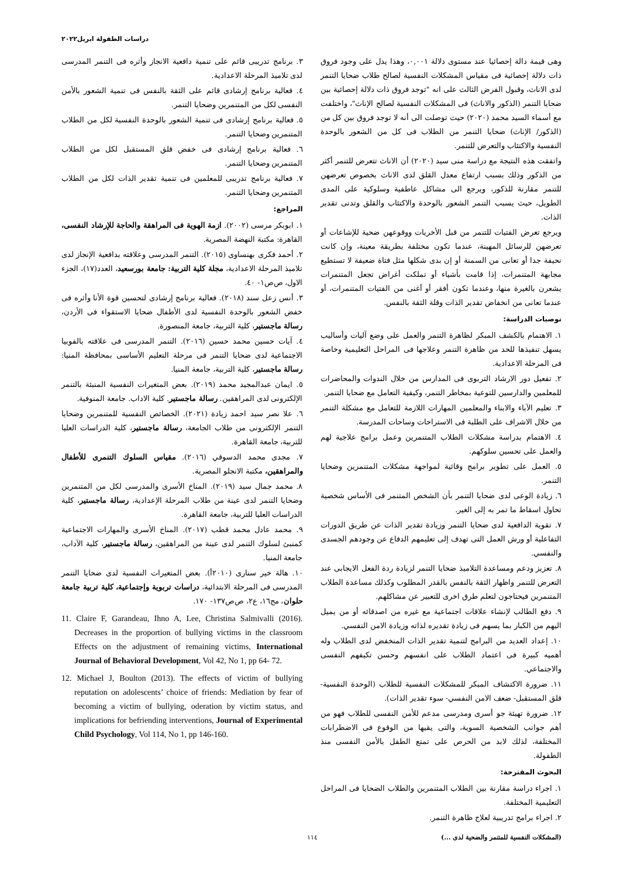دراسات الطفولة ابريل٢٠٢٢
وهى قيمة دالة إحصائيا عند مستوى دلالة ٠,٠٠١، وهذا يدل على وجود فروق ذات دلالة إحصائية فى مقياس المشكلات النفسية لصالح طلاب ضحايا التنمر لدى الاناث، وقبول الفرض الثالث على انه "توجد فروق ذات دلالة إحصائية بين ضحايا التنمر (الذكور والاناث) فى المشكلات النفسية لصالح الإناث"، واختلفت مع أسماء السيد محمد (٢٠٢٠) حيث توصلت الى أنه لا توجد فروق بين كل من (الذكور/ الإناث) ضحايا التنمر من الطلاب فى كل من الشعور بالوحدة النفسية والاكتئاب والتعرض للتنمر.
واتفقت هذه النتيجة مع دراسة منى سيد (٢٠٢٠) أن الاناث تتعرض للتنمر أكثر من الذكور وذلك بسبب ارتفاع معدل القلق لدى الاناث بخصوص تعرضهن للتنمر مقارنة للذكور، ويرجع الى مشاكل عاطفية وسلوكية على المدى الطويل، حيث يسبب التنمر الشعور بالوحدة والاكتئاب والقلق وتدنى تقدير الذات.
ويرجع تعرض الفتيات للتنمر من قبل الأخريات ووقوعهن ضحية للإشاعات أو تعرضهن للرسائل المهينة، عندما تكون مختلفة بطريقة معينة، وإن كانت نحيفة جدا أو تعانى من السمنة أو إن بدى شكلها مثل فتاة ضعيفة لا تستطيع مجابهة المتنمرات، إذا قامت بأشياء أو تملكت أغراض تجعل المتنمرات يشعرن بالغيرة منها، وعندما تكون أفقر أو أغنى من الفتيات المتنمرات، أو عندما تعانى من انخفاض تقدير الذات وقلة الثقة بالنفس.
توصيات الدراسة:
١. الاهتمام بالكشف المبكر لظاهرة التنمر والعمل على وضع آليات وأساليب يسهل تنفيذها للحد من ظاهرة التنمر وعلاجها فى المراحل التعليمية وخاصة فى المرحلة الاعدادية.
٢. تفعيل دور الارشاد التربوى فى المدارس من خلال الندوات والمحاضرات للمعلمين والدارسين للتوعية بمخاطر التنمر، وكيفية التعامل مع ضحايا التنمر.
٣. تعليم الآباء والابناء والمعلمين المهارات اللازمة للتعامل مع مشكلة التنمر من خلال الاشراف على الطلبة فى الاستراحات وساحات المدرسة.
٤. الاهتمام بدراسة مشكلات الطلاب المتنمرين وعمل برامج علاجية لهم والعمل على تحسين سلوكهم.
٥. العمل على تطوير برامج وقائية لمواجهة مشكلات المتنمرين وضحايا التنمر.
٦. زيادة الوعى لدى ضحايا التنمر بأن الشخص المتنمر فى الأساس شخصية تحاول اسقاط ما تمر به إلى الغير.
٧. تقوية الدافعية لدى ضحايا التنمر وزيادة تقدير الذات عن طريق الدورات التفاعلية أو ورش العمل التى تهدف إلى تعليمهم الدفاع عن وجودهم الجسدى والنفسي.
٨. تعزيز ودعم ومساعدة التلاميذ ضحايا التنمر لزيادة ردة الفعل الايجابى عند التعرض للتنمر واظهار الثقة بالنفس بالقدر المطلوب وكذلك مساعدة الطلاب المتنمرين فيحتاجون لتعلم طرق اخرى للتعبير عن مشاكلهم.
٩. دفع الطالب لإنشاء علاقات اجتماعية مع غيره من اصدقائه أو من يميل اليهم من الكبار بما يسهم فى زيادة تقديره لذاته وزيادة الامن النفسي.
١٠. إعداد العديد من البرامج لتنمية تقدير الذات المنخفض لدى الطلاب وله أهميه كبيرة فى اعتماد الطلاب على انفسهم وحسن تكيفهم النفسى والاجتماعي.
١١. ضرورة الاكتشاف المبكر للمشكلات النفسية للطلاب (الوحدة النفسية- قلق المستقبل- ضعف الامن النفسي- سوء تقدير الذات).
١٢. ضرورة تهيئة جو أسرى ومدرسى مدعم للأمن النفسى للطلاب فهو من أهم جوانب الشخصية السوية، والتى يقيها من الوقوع فى الاضطرابات المختلفة، لذلك لابد من الحرص على تمتع الطفل بالأمن النفسى منذ الطفولة.
البحوث المقترحة:
١. اجراء دراسة مقارنة بين الطلاب المتنمرين والطلاب الضحايا فى المراحل التعليمية المختلفة.
٢. اجراء برامج تدريبية لعلاج ظاهرة التنمر.
٣. برنامج تدريبى قائم على تنمية دافعية الانجاز وأثره فى التنمر المدرسى لدى تلاميذ المرحلة الاعدادية.
٤. فعالية برنامج إرشادى قائم على الثقة بالنفس فى تنمية الشعور بالأمن النفسى لكل من المتنمرين وضحايا التنمر.
٥. فعالية برنامج إرشادى فى تنمية الشعور بالوحدة النفسية لكل من الطلاب المتنمرين وضحايا التنمر.
٦. فعالية برنامج إرشادى فى خفض قلق المستقبل لكل من الطلاب المتنمرين وضحايا التنمر.
٧. فعالية برنامج تدريبى للمعلمين فى تنمية تقدير الذات لكل من الطلاب المتنمرين وضحايا التنمر.
المراجع:
١. ابوبكر مرسى (٢٠٠٢). ازمة الهوية فى المراهقة والحاجة للإرشاد النفسى، القاهرة: مكتبة النهضة المصرية.
٢. أحمد فكرى بهنساوى (٢٠١٥). التنمر المدرسى وعلاقته بدافعية الإنجاز لدى تلاميذ المرحلة الاعدادية، مجلة كلية التربية: جامعة بورسعيد، العدد(١٧)، الجزء الاول، ص‌ص١- ٤٠.
٣. أنس زعل سند (٢٠١٨). فعالية برنامج إرشادى لتحسين قوة الأنا وأثره فى خفض الشعور بالوحدة النفسية لدى الأطفال ضحايا الاستقواء فى الأردن، رسالة ماجستير، كلية التربية، جامعة المنصورة.
٤. آيات حسين محمد حسين (٢٠١٦). التنمر المدرسى فى علاقته بالفوبيا الاجتماعية لدى ضحايا التنمر فى مرحلة التعليم الأساسى بمحافظة المنيا: رسالة ماجستير، كلية التربية، جامعة المنيا.
٥. ايمان عبدالمجيد محمد (٢٠١٩). بعض المتغيرات النفسية المنبئة بالتنمر الإلكترونى لدى المراهقين. رسالة ماجستير. كلية الاداب. جامعة المنوفية.
٦. علا نصر سيد احمد زيادة (٢٠٢١). الخصائص النفسية للمتنمرين وضحايا التنمر الإلكترونى من طلاب الجامعة، رسالة ماجستير، كلية الدراسات العليا للتربية، جامعة القاهرة.
٧. مجدى محمد الدسوقي (٢٠١٦). مقياس السلوك التنمرى للأطفال والمراهقين، مكتبة الانجلو المصرية.
٨. محمد جمال سيد (٢٠١٩). المناخ الأسرى والمدرسى لكل من المتنمرين وضحايا التنمر لدى عينة من طلاب المرحلة الإعدادية، رسالة ماجستير، كلية الدراسات العليا للتربية، جامعة القاهرة.
٩. محمد عادل محمد قطب (٢٠١٧). المناخ الأسرى والمهارات الاجتماعية كمنبئ لسلوك التنمر لدى عينة من المراهقين، رسالة ماجستير، كلية الآداب، جامعة المنيا.
١٠. هالة خير سنارى (٢٠١٠أ). بعض المتغيرات النفسية لدى ضحايا التنمر المدرسى فى المرحلة الابتدائية، دراسات تربوية وإجتماعية، كلية تربية جامعة حلوان، مج١٦، ع٢، ص‌ص١٣٧- ١٧٠.
11. Claire F, Garandeau, Ihno A, Lee, Christina Salmivalli (2016). Decreases in the proportion of bullying victims in the classroom Effects on the adjustment of remaining victims, International Journal of Behavioral Development, Vol 42, No 1, pp 64- 72.
12. Michael J, Boulton (2013). The effects of victim of bullying reputation on adolescents’ choice of friends: Mediation by fear of becoming a victim of bullying, oderation by victim status, and implications for befriending interventions, Journal of Experimental Child Psychology, Vol 114, No 1, pp 146-160.
(المشكلات النفسية للمتنمر والضحية لدى ...) ١١٤